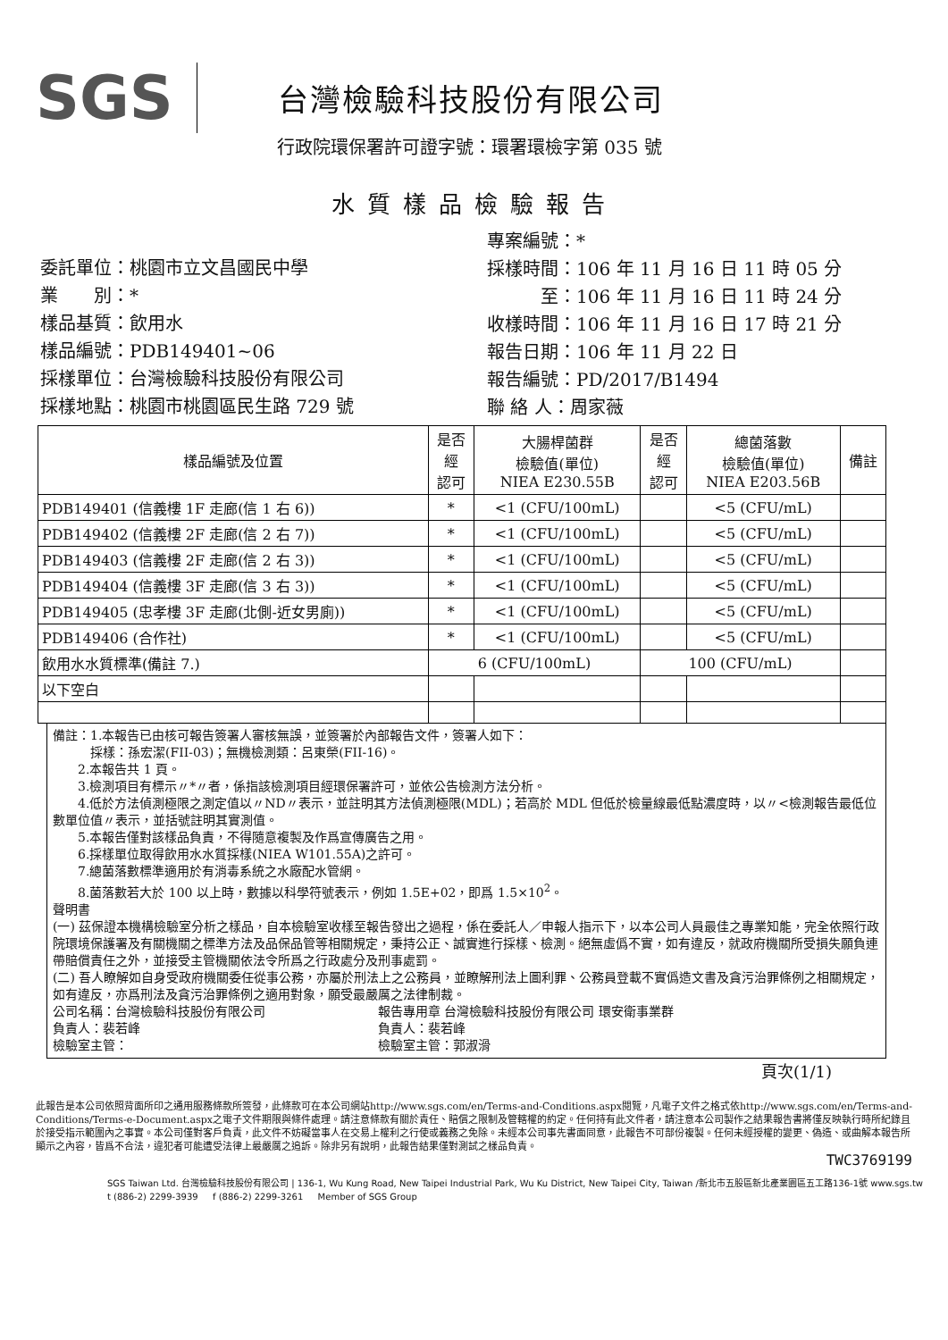SGS
台灣檢驗科技股份有限公司
行政院環保署許可證字號：環署環檢字第 035 號
水質樣品檢驗報告
委託單位：桃園市立文昌國民中學
業　　別：*
樣品基質：飲用水
樣品編號：PDB149401~06
採樣單位：台灣檢驗科技股份有限公司
採樣地點：桃園市桃園區民生路 729 號
專案編號：*
採樣時間：106 年 11 月 16 日 11 時 05 分
　　　至：106 年 11 月 16 日 11 時 24 分
收樣時間：106 年 11 月 16 日 17 時 21 分
報告日期：106 年 11 月 22 日
報告編號：PD/2017/B1494
聯 絡 人：周家薇
| 樣品編號及位置 | 是否 經 認可 | 大腸桿菌群 檢驗值(單位) NIEA E230.55B | 是否 經 認可 | 總菌落數 檢驗值(單位) NIEA E203.56B | 備註 |
| --- | --- | --- | --- | --- | --- |
| PDB149401 (信義樓 1F 走廊(信 1 右 6)) | * | <1 (CFU/100mL) | | <5 (CFU/mL) | |
| PDB149402 (信義樓 2F 走廊(信 2 右 7)) | * | <1 (CFU/100mL) | | <5 (CFU/mL) | |
| PDB149403 (信義樓 2F 走廊(信 2 右 3)) | * | <1 (CFU/100mL) | | <5 (CFU/mL) | |
| PDB149404 (信義樓 3F 走廊(信 3 右 3)) | * | <1 (CFU/100mL) | | <5 (CFU/mL) | |
| PDB149405 (忠孝樓 3F 走廊(北側-近女男廁)) | * | <1 (CFU/100mL) | | <5 (CFU/mL) | |
| PDB149406 (合作社) | * | <1 (CFU/100mL) | | <5 (CFU/mL) | |
| 飲用水水質標準(備註 7.) | 6 (CFU/100mL) | | 100 (CFU/mL) | | |
| 以下空白 | | | | | |
備註：1.本報告已由核可報告簽署人審核無誤，並簽署於內部報告文件，簽署人如下：
　　　採樣：孫宏潔(FII-03)；無機檢測類：呂東榮(FII-16)。
　　2.本報告共 1 頁。
　　3.檢測項目有標示〃*〃者，係指該檢測項目經環保署許可，並依公告檢測方法分析。
　　4.低於方法偵測極限之測定值以〃ND〃表示，並註明其方法偵測極限(MDL)；若高於 MDL 但低於檢量線最低點濃度時，以〃<檢測報告最低位數單位值〃表示，並括號註明其實測值。
　　5.本報告僅對該樣品負責，不得隨意複製及作爲宣傳廣告之用。
　　6.採樣單位取得飲用水水質採樣(NIEA W101.55A)之許可。
　　7.總菌落數標準適用於有消毒系統之水廠配水管網。
　　8.菌落數若大於 100 以上時，數據以科學符號表示，例如 1.5E+02，即爲 1.5×10<sup>2</sup>。
聲明書
(一) 茲保證本機構檢驗室分析之樣品，自本檢驗室收樣至報告發出之過程，係在委託人／申報人指示下，以本公司人員最佳之專業知能，完全依照行政院環境保護署及有關機關之標準方法及品保品管等相關規定，秉持公正、誠實進行採樣、檢測。絕無虛僞不實，如有違反，就政府機關所受損失願負連帶賠償責任之外，並接受主管機關依法令所爲之行政處分及刑事處罰。
(二) 吾人瞭解如自身受政府機關委任從事公務，亦屬於刑法上之公務員，並瞭解刑法上圖利罪、公務員登載不實僞造文書及貪污治罪條例之相關規定，如有違反，亦爲刑法及貪污治罪條例之適用對象，願受最嚴厲之法律制裁。
公司名稱：台灣檢驗科技股份有限公司　　　　　　　　　報告專用章 台灣檢驗科技股份有限公司 環安衛事業群
負責人：裴若峰　　　　　　　　　　　　　　　　　　　負責人：裴若峰
檢驗室主管：　　　　　　　　　　　　　　　　　　　　檢驗室主管：郭淑滑
頁次(1/1)
此報告是本公司依照背面所印之通用服務條款所簽發，此條款可在本公司網站http://www.sgs.com/en/Terms-and-Conditions.aspx閱覽，凡電子文件之格式依http://www.sgs.com/en/Terms-and-Conditions/Terms-e-Document.aspx之電子文件期限與條件處理。請注意條款有關於責任、賠償之限制及管轄權的約定。任何持有此文件者，請注意本公司製作之結果報告書將僅反映執行時所紀錄且於接受指示範圍內之事實。本公司僅對客戶負責，此文件不妨礙當事人在交易上權利之行使或義務之免除。未經本公司事先書面同意，此報告不可部份複製。任何未經授權的變更、偽造、或曲解本報告所顯示之內容，皆爲不合法，違犯者可能遭受法律上最嚴厲之追訴。除非另有說明，此報告結果僅對測試之樣品負責。
TWC3769199
SGS Taiwan Ltd. 台灣檢驗科技股份有限公司 | 136-1, Wu Kung Road, New Taipei Industrial Park, Wu Ku District, New Taipei City, Taiwan /新北市五股區新北產業園區五工路136-1號 www.sgs.tw
t (886-2) 2299-3939 　 f (886-2) 2299-3261 　 Member of SGS Group